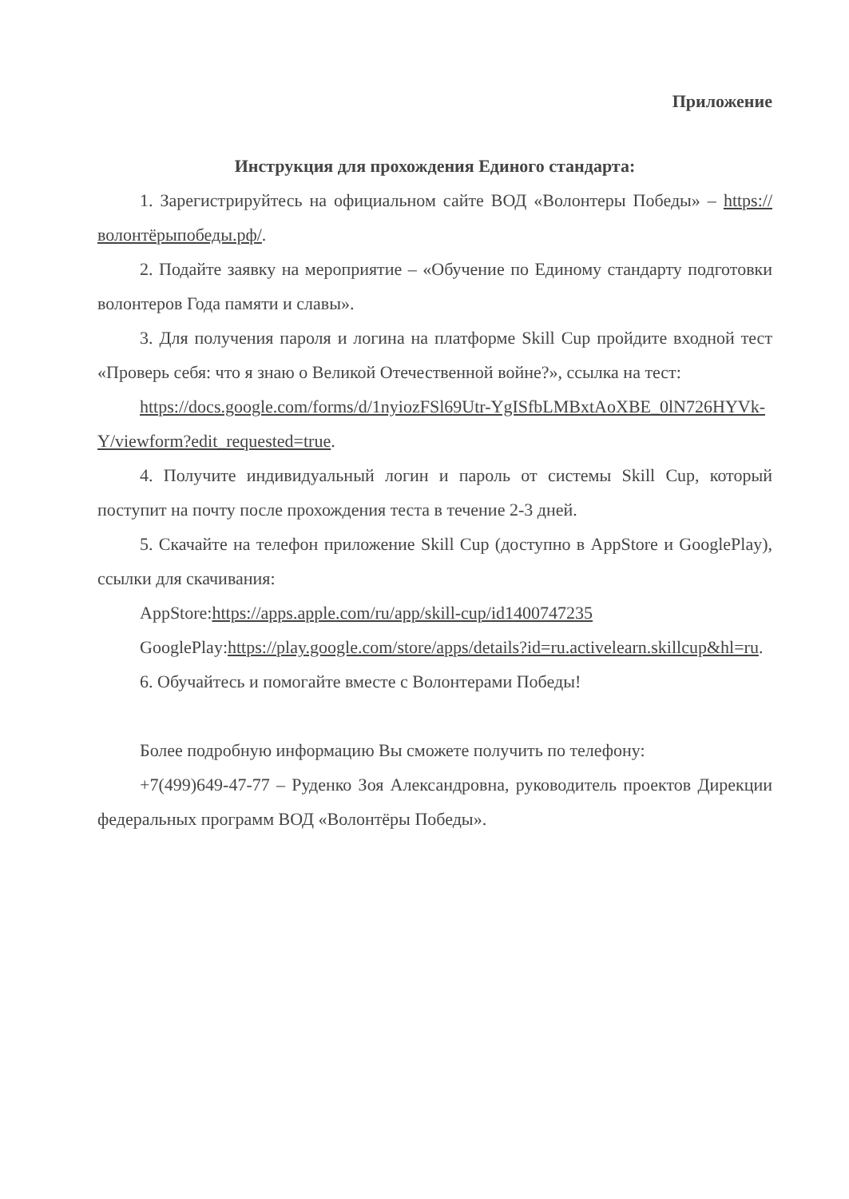Приложение
Инструкция для прохождения Единого стандарта:
1. Зарегистрируйтесь на официальном сайте ВОД «Волонтеры Победы» – https://волонтёрыпобеды.рф/.
2. Подайте заявку на мероприятие – «Обучение по Единому стандарту подготовки волонтеров Года памяти и славы».
3. Для получения пароля и логина на платформе Skill Cup пройдите входной тест «Проверь себя: что я знаю о Великой Отечественной войне?», ссылка на тест:
https://docs.google.com/forms/d/1nyiozFSl69Utr-YgISfbLMBxtAoXBE_0lN726HYVk-Y/viewform?edit_requested=true.
4. Получите индивидуальный логин и пароль от системы Skill Cup, который поступит на почту после прохождения теста в течение 2-3 дней.
5. Скачайте на телефон приложение Skill Cup (доступно в AppStore и GooglePlay), ссылки для скачивания:
AppStore:https://apps.apple.com/ru/app/skill-cup/id1400747235
GooglePlay:https://play.google.com/store/apps/details?id=ru.activelearn.skillcup&hl=ru.
6. Обучайтесь и помогайте вместе с Волонтерами Победы!
Более подробную информацию Вы сможете получить по телефону:
+7(499)649-47-77 – Руденко Зоя Александровна, руководитель проектов Дирекции федеральных программ ВОД «Волонтёры Победы».